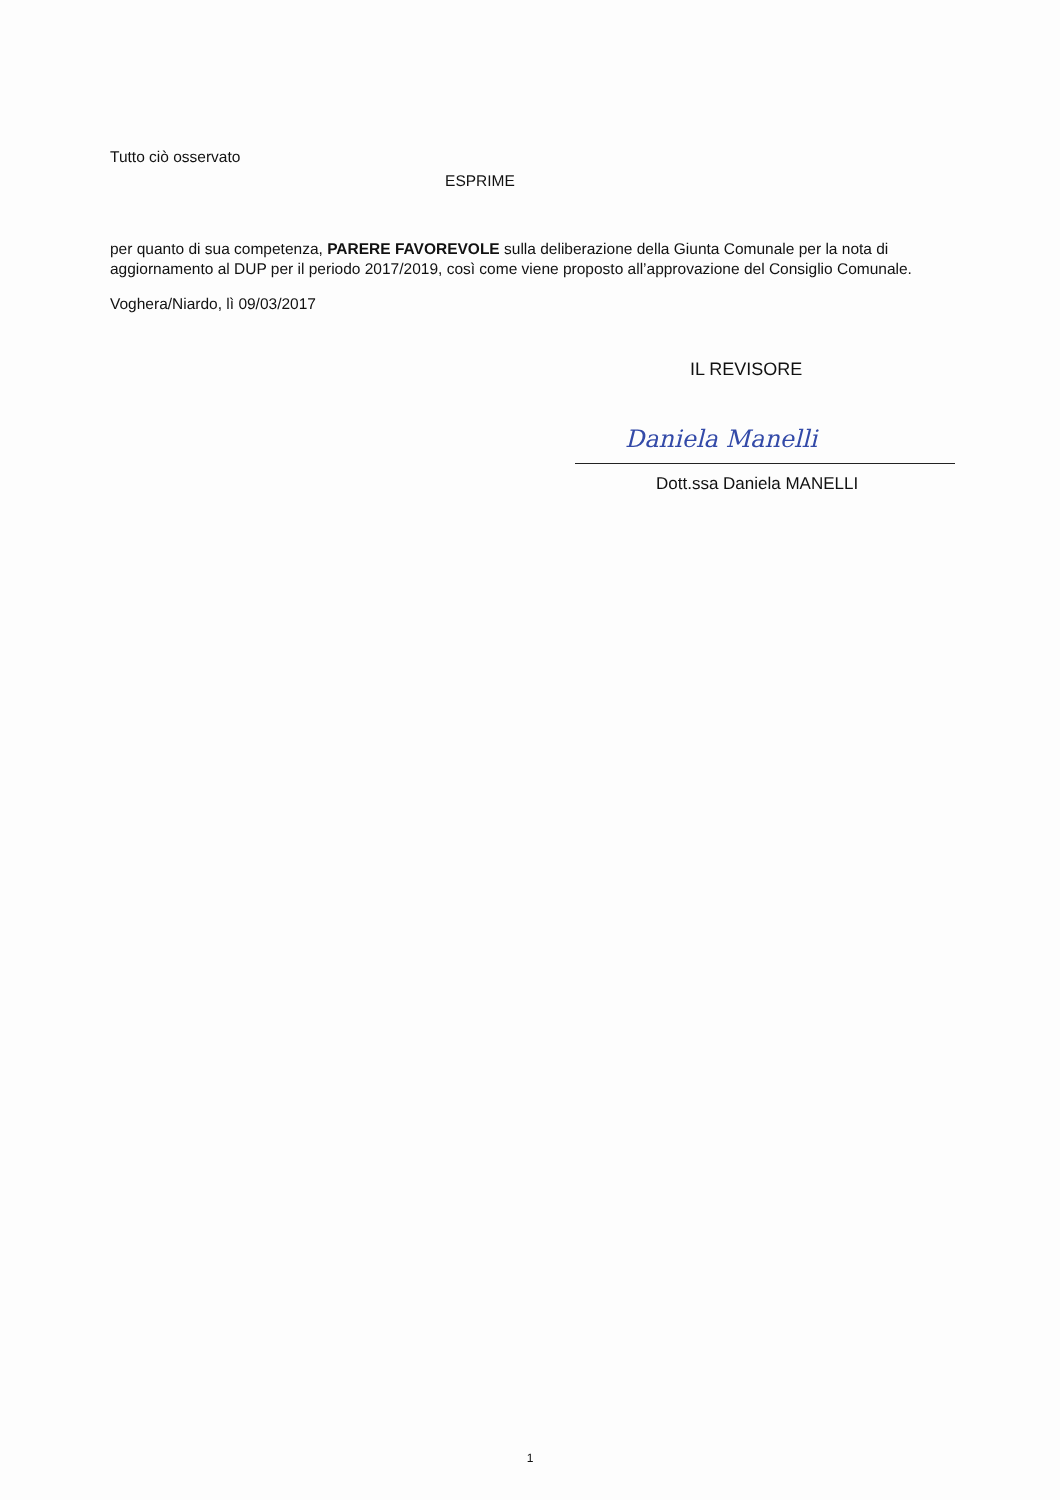Tutto ciò osservato
ESPRIME
per quanto di sua competenza, PARERE FAVOREVOLE sulla deliberazione della Giunta Comunale per la nota di aggiornamento al DUP per il periodo 2017/2019, così come viene proposto all’approvazione del Consiglio Comunale.
Voghera/Niardo, lì 09/03/2017
IL REVISORE
Dott.ssa Daniela MANELLI
Daniela Manelli
1